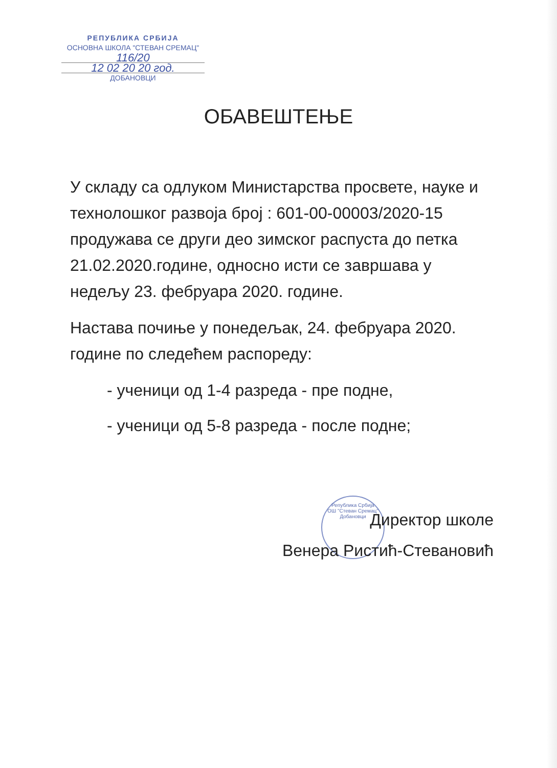РЕПУБЛИКА СРБИЈА
ОСНОВНА ШКОЛА "СТЕВАН СРЕМАЦ"
116/20
12 02 20 20 год.
ДОБАНОВЦИ
Република Србија
ОШ "Стеван Сремац"
Добановци
ОБАВЕШТЕЊЕ
У складу са одлуком Министарства просвете, науке и технолошког развоја број : 601-00-00003/2020-15 продужава се други део зимског распуста до петка 21.02.2020.године, односно исти се завршава у недељу 23. фебруара 2020. године.
Настава почиње у понедељак, 24. фебруара 2020. године по следећем распореду:
- ученици од 1-4 разреда - пре подне,
- ученици од 5-8 разреда - после подне;
Директор школе
Венера Ристић-Стевановић